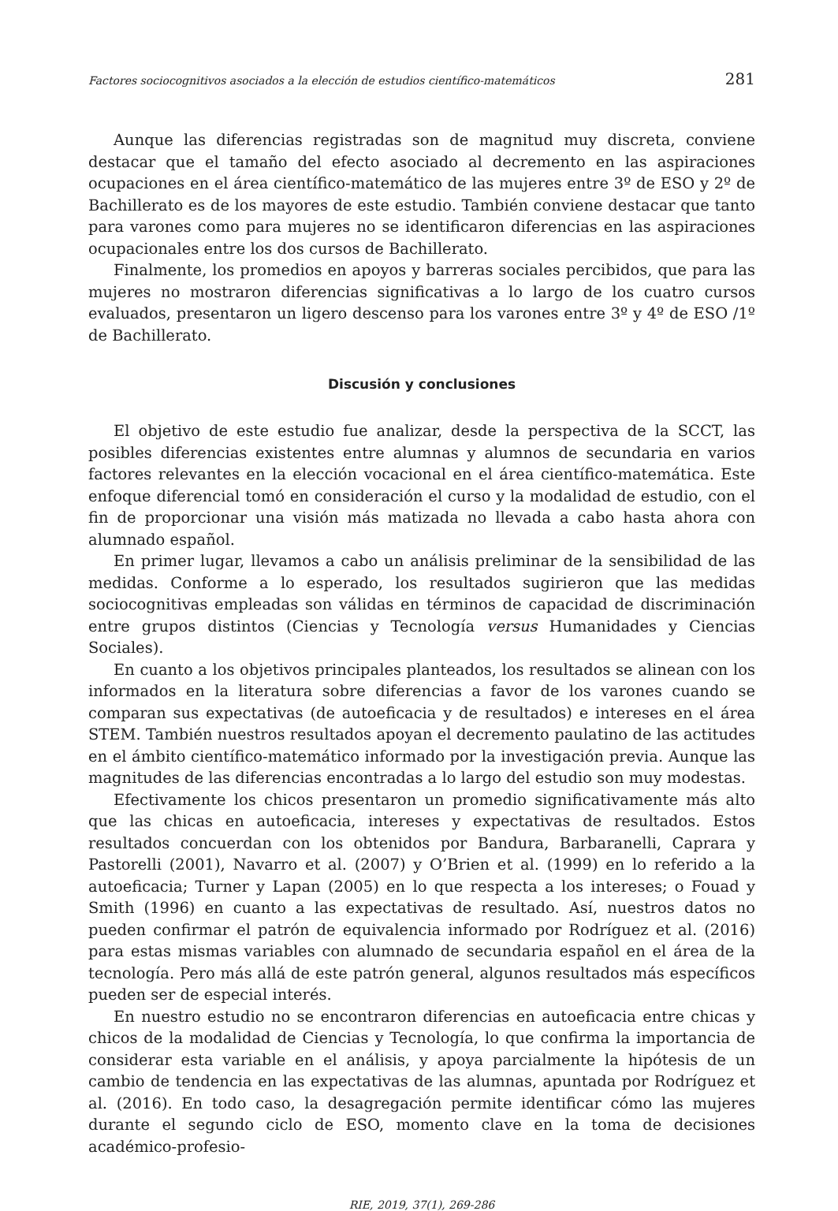Factores sociocognitivos asociados a la elección de estudios científico-matemáticos 281
Aunque las diferencias registradas son de magnitud muy discreta, conviene destacar que el tamaño del efecto asociado al decremento en las aspiraciones ocupaciones en el área científico-matemático de las mujeres entre 3º de ESO y 2º de Bachillerato es de los mayores de este estudio. También conviene destacar que tanto para varones como para mujeres no se identificaron diferencias en las aspiraciones ocupacionales entre los dos cursos de Bachillerato.
Finalmente, los promedios en apoyos y barreras sociales percibidos, que para las mujeres no mostraron diferencias significativas a lo largo de los cuatro cursos evaluados, presentaron un ligero descenso para los varones entre 3º y 4º de ESO /1º de Bachillerato.
Discusión y conclusiones
El objetivo de este estudio fue analizar, desde la perspectiva de la SCCT, las posibles diferencias existentes entre alumnas y alumnos de secundaria en varios factores relevantes en la elección vocacional en el área científico-matemática. Este enfoque diferencial tomó en consideración el curso y la modalidad de estudio, con el fin de proporcionar una visión más matizada no llevada a cabo hasta ahora con alumnado español.
En primer lugar, llevamos a cabo un análisis preliminar de la sensibilidad de las medidas. Conforme a lo esperado, los resultados sugirieron que las medidas sociocognitivas empleadas son válidas en términos de capacidad de discriminación entre grupos distintos (Ciencias y Tecnología versus Humanidades y Ciencias Sociales).
En cuanto a los objetivos principales planteados, los resultados se alinean con los informados en la literatura sobre diferencias a favor de los varones cuando se comparan sus expectativas (de autoeficacia y de resultados) e intereses en el área STEM. También nuestros resultados apoyan el decremento paulatino de las actitudes en el ámbito científico-matemático informado por la investigación previa. Aunque las magnitudes de las diferencias encontradas a lo largo del estudio son muy modestas.
Efectivamente los chicos presentaron un promedio significativamente más alto que las chicas en autoeficacia, intereses y expectativas de resultados. Estos resultados concuerdan con los obtenidos por Bandura, Barbaranelli, Caprara y Pastorelli (2001), Navarro et al. (2007) y O’Brien et al. (1999) en lo referido a la autoeficacia; Turner y Lapan (2005) en lo que respecta a los intereses; o Fouad y Smith (1996) en cuanto a las expectativas de resultado. Así, nuestros datos no pueden confirmar el patrón de equivalencia informado por Rodríguez et al. (2016) para estas mismas variables con alumnado de secundaria español en el área de la tecnología. Pero más allá de este patrón general, algunos resultados más específicos pueden ser de especial interés.
En nuestro estudio no se encontraron diferencias en autoeficacia entre chicas y chicos de la modalidad de Ciencias y Tecnología, lo que confirma la importancia de considerar esta variable en el análisis, y apoya parcialmente la hipótesis de un cambio de tendencia en las expectativas de las alumnas, apuntada por Rodríguez et al. (2016). En todo caso, la desagregación permite identificar cómo las mujeres durante el segundo ciclo de ESO, momento clave en la toma de decisiones académico-profesio-
RIE, 2019, 37(1), 269-286